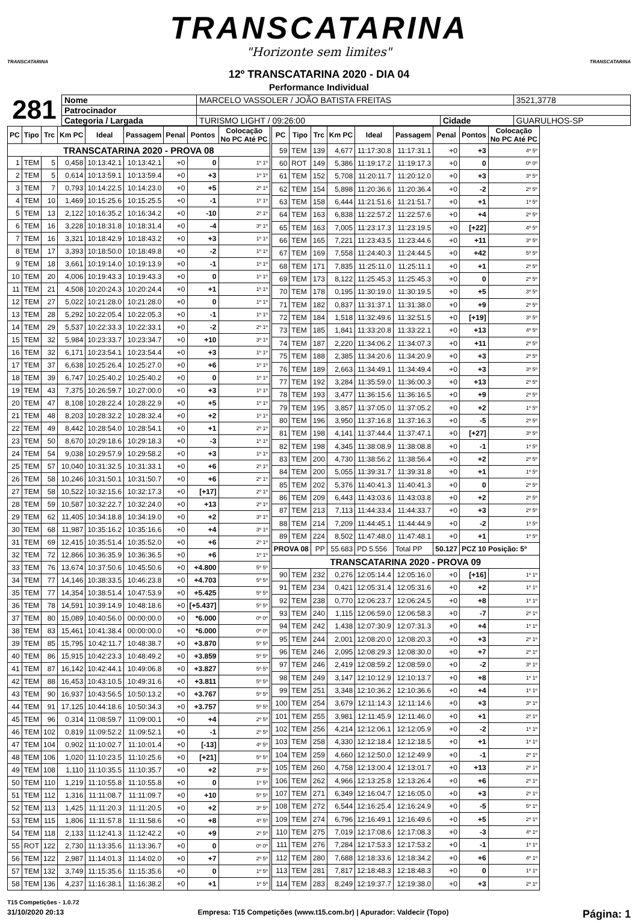TRANSCATARINA
"Horizonte sem limites"
TRANSCATARINA TRANSCATARINA
12º TRANSCATARINA 2020 - DIA 04
Performance Individual
281
| Nome | MARCELO VASSOLER / JOÃO BATISTA FREITAS | | | 3521,3778 |
| Patrocinador | | | | |
| Categoria / Largada | TURISMO LIGHT / 09:26:00 | Cidade | GUARULHOS-SP | |
| PC | Tipo | Trc | Km PC | Ideal | Passagem | Penal | Pontos | Colocação No PC Até PC |
| --- | --- | --- | --- | --- | --- | --- | --- | --- |
| TRANSCATARINA 2020 - PROVA 08 | | | | | | | | |
| 1 | TEM | 5 | 0,458 | 10:13:42.1 | 10:13:42.1 | +0 | 0 | 1º 1º |
| 2 | TEM | 5 | 0,614 | 10:13:59.1 | 10:13:59.4 | +0 | +3 | 1º 1º |
| 3 | TEM | 7 | 0,793 | 10:14:22.5 | 10:14:23.0 | +0 | +5 | 2º 1º |
| 4 | TEM | 10 | 1,469 | 10:15:25.6 | 10:15:25.5 | +0 | -1 | 1º 1º |
| 5 | TEM | 13 | 2,122 | 10:16:35.2 | 10:16:34.2 | +0 | -10 | 2º 1º |
| 6 | TEM | 16 | 3,228 | 10:18:31.8 | 10:18:31.4 | +0 | -4 | 3º 1º |
| 7 | TEM | 16 | 3,321 | 10:18:42.9 | 10:18:43.2 | +0 | +3 | 1º 1º |
| 8 | TEM | 17 | 3,393 | 10:18:50.0 | 10:18:49.8 | +0 | -2 | 1º 1º |
| 9 | TEM | 18 | 3,661 | 10:19:14.0 | 10:19:13.9 | +0 | -1 | 1º 1º |
| 10 | TEM | 20 | 4,006 | 10:19:43.3 | 10:19:43.3 | +0 | 0 | 1º 1º |
| 11 | TEM | 21 | 4,508 | 10:20:24.3 | 10:20:24.4 | +0 | +1 | 1º 1º |
| 12 | TEM | 27 | 5,022 | 10:21:28.0 | 10:21:28.0 | +0 | 0 | 1º 1º |
| 13 | TEM | 28 | 5,292 | 10:22:05.4 | 10:22:05.3 | +0 | -1 | 1º 1º |
| 14 | TEM | 29 | 5,537 | 10:22:33.3 | 10:22:33.1 | +0 | -2 | 2º 1º |
| 15 | TEM | 32 | 5,984 | 10:23:33.7 | 10:23:34.7 | +0 | +10 | 3º 1º |
| 16 | TEM | 32 | 6,171 | 10:23:54.1 | 10:23:54.4 | +0 | +3 | 1º 1º |
| 17 | TEM | 37 | 6,638 | 10:25:26.4 | 10:25:27.0 | +0 | +6 | 1º 1º |
| 18 | TEM | 39 | 6,747 | 10:25:40.2 | 10:25:40.2 | +0 | 0 | 1º 1º |
| 19 | TEM | 43 | 7,375 | 10:26:59.7 | 10:27:00.0 | +0 | +3 | 1º 1º |
| 20 | TEM | 47 | 8,108 | 10:28:22.4 | 10:28:22.9 | +0 | +5 | 1º 1º |
| 21 | TEM | 48 | 8,203 | 10:28:32.2 | 10:28:32.4 | +0 | +2 | 1º 1º |
| 22 | TEM | 49 | 8,442 | 10:28:54.0 | 10:28:54.1 | +0 | +1 | 2º 1º |
| 23 | TEM | 50 | 8,670 | 10:29:18.6 | 10:29:18.3 | +0 | -3 | 1º 1º |
| 24 | TEM | 54 | 9,038 | 10:29:57.9 | 10:29:58.2 | +0 | +3 | 1º 1º |
| 25 | TEM | 57 | 10,040 | 10:31:32.5 | 10:31:33.1 | +0 | +6 | 2º 1º |
| 26 | TEM | 58 | 10,246 | 10:31:50.1 | 10:31:50.7 | +0 | +6 | 2º 1º |
| 27 | TEM | 58 | 10,522 | 10:32:15.6 | 10:32:17.3 | +0 | [+17] | 2º 1º |
| 28 | TEM | 59 | 10,587 | 10:32:22.7 | 10:32:24.0 | +0 | +13 | 2º 1º |
| 29 | TEM | 62 | 11,405 | 10:34:18.8 | 10:34:19.0 | +0 | +2 | 3º 1º |
| 30 | TEM | 68 | 11,987 | 10:35:16.2 | 10:35:16.6 | +0 | +4 | 3º 1º |
| 31 | TEM | 69 | 12,415 | 10:35:51.4 | 10:35:52.0 | +0 | +6 | 2º 1º |
| 32 | TEM | 72 | 12,866 | 10:36:35.9 | 10:36:36.5 | +0 | +6 | 1º 1º |
| 33 | TEM | 76 | 13,674 | 10:37:50.6 | 10:45:50.6 | +0 | +4.800 | 5º 5º |
| 34 | TEM | 77 | 14,146 | 10:38:33.5 | 10:46:23.8 | +0 | +4.703 | 5º 5º |
| 35 | TEM | 77 | 14,354 | 10:38:51.4 | 10:47:53.9 | +0 | +5.425 | 5º 5º |
| 36 | TEM | 78 | 14,591 | 10:39:14.9 | 10:48:18.6 | +0 | [+5.437] | 5º 5º |
| 37 | TEM | 80 | 15,089 | 10:40:56.0 | 00:00:00.0 | +0 | *6.000 | 0º 0º |
| 38 | TEM | 83 | 15,461 | 10:41:38.4 | 00:00:00.0 | +0 | *6.000 | 0º 0º |
| 39 | TEM | 85 | 15,795 | 10:42:11.7 | 10:48:38.7 | +0 | +3.870 | 5º 5º |
| 40 | TEM | 86 | 15,915 | 10:42:23.3 | 10:48:49.2 | +0 | +3.859 | 5º 5º |
| 41 | TEM | 87 | 16,142 | 10:42:44.1 | 10:49:06.8 | +0 | +3.827 | 5º 5º |
| 42 | TEM | 88 | 16,453 | 10:43:10.5 | 10:49:31.6 | +0 | +3.811 | 5º 5º |
| 43 | TEM | 90 | 16,937 | 10:43:56.5 | 10:50:13.2 | +0 | +3.767 | 5º 5º |
| 44 | TEM | 91 | 17,125 | 10:44:18.6 | 10:50:34.3 | +0 | +3.757 | 5º 5º |
| 45 | TEM | 96 | 0,314 | 11:08:59.7 | 11:09:00.1 | +0 | +4 | 2º 5º |
| 46 | TEM | 102 | 0,819 | 11:09:52.2 | 11:09:52.1 | +0 | -1 | 2º 5º |
| 47 | TEM | 104 | 0,902 | 11:10:02.7 | 11:10:01.4 | +0 | [-13] | 4º 5º |
| 48 | TEM | 106 | 1,020 | 11:10:23.5 | 11:10:25.6 | +0 | [+21] | 5º 5º |
| 49 | TEM | 108 | 1,110 | 11:10:35.5 | 11:10:35.7 | +0 | +2 | 3º 5º |
| 50 | TEM | 110 | 1,219 | 11:10:55.8 | 11:10:55.8 | +0 | 0 | 1º 5º |
| 51 | TEM | 112 | 1,316 | 11:11:08.7 | 11:11:09.7 | +0 | +10 | 5º 5º |
| 52 | TEM | 113 | 1,425 | 11:11:20.3 | 11:11:20.5 | +0 | +2 | 3º 5º |
| 53 | TEM | 115 | 1,806 | 11:11:57.8 | 11:11:58.6 | +0 | +8 | 4º 5º |
| 54 | TEM | 118 | 2,133 | 11:12:41.3 | 11:12:42.2 | +0 | +9 | 2º 5º |
| 55 | ROT | 122 | 2,730 | 11:13:35.6 | 11:13:36.7 | +0 | 0 | 0º 0º |
| 56 | TEM | 122 | 2,987 | 11:14:01.3 | 11:14:02.0 | +0 | +7 | 2º 5º |
| 57 | TEM | 132 | 3,749 | 11:15:35.6 | 11:15:35.6 | +0 | 0 | 1º 5º |
| 58 | TEM | 136 | 4,237 | 11:16:38.1 | 11:16:38.2 | +0 | +1 | 1º 5º |
| PC | Tipo | Trc | Km PC | Ideal | Passagem | Penal | Pontos | Colocação No PC Até PC |
| --- | --- | --- | --- | --- | --- | --- | --- | --- |
| 59 | TEM | 139 | 4,677 | 11:17:30.8 | 11:17:31.1 | +0 | +3 | 4º 5º |
| 60 | ROT | 149 | 5,386 | 11:19:17.2 | 11:19:17.3 | +0 | 0 | 0º 0º |
| 61 | TEM | 152 | 5,708 | 11:20:11.7 | 11:20:12.0 | +0 | +3 | 3º 5º |
| 62 | TEM | 154 | 5,898 | 11:20:36.6 | 11:20:36.4 | +0 | -2 | 2º 5º |
| 63 | TEM | 158 | 6,444 | 11:21:51.6 | 11:21:51.7 | +0 | +1 | 1º 5º |
| 64 | TEM | 163 | 6,838 | 11:22:57.2 | 11:22:57.6 | +0 | +4 | 2º 5º |
| 65 | TEM | 163 | 7,005 | 11:23:17.3 | 11:23:19.5 | +0 | [+22] | 4º 5º |
| 66 | TEM | 165 | 7,221 | 11:23:43.5 | 11:23:44.6 | +0 | +11 | 3º 5º |
| 67 | TEM | 169 | 7,558 | 11:24:40.3 | 11:24:44.5 | +0 | +42 | 5º 5º |
| 68 | TEM | 171 | 7,835 | 11:25:11.0 | 11:25:11.1 | +0 | +1 | 2º 5º |
| 69 | TEM | 173 | 8,122 | 11:25:45.3 | 11:25:45.3 | +0 | 0 | 2º 5º |
| 70 | TEM | 178 | 0,195 | 11:30:19.0 | 11:30:19.5 | +0 | +5 | 3º 5º |
| 71 | TEM | 182 | 0,837 | 11:31:37.1 | 11:31:38.0 | +0 | +9 | 2º 5º |
| 72 | TEM | 184 | 1,518 | 11:32:49.6 | 11:32:51.5 | +0 | [+19] | 3º 5º |
| 73 | TEM | 185 | 1,841 | 11:33:20.8 | 11:33:22.1 | +0 | +13 | 4º 5º |
| 74 | TEM | 187 | 2,220 | 11:34:06.2 | 11:34:07.3 | +0 | +11 | 2º 5º |
| 75 | TEM | 188 | 2,385 | 11:34:20.6 | 11:34:20.9 | +0 | +3 | 2º 5º |
| 76 | TEM | 189 | 2,663 | 11:34:49.1 | 11:34:49.4 | +0 | +3 | 3º 5º |
| 77 | TEM | 192 | 3,284 | 11:35:59.0 | 11:36:00.3 | +0 | +13 | 2º 5º |
| 78 | TEM | 193 | 3,477 | 11:36:15.6 | 11:36:16.5 | +0 | +9 | 2º 5º |
| 79 | TEM | 195 | 3,857 | 11:37:05.0 | 11:37:05.2 | +0 | +2 | 1º 5º |
| 80 | TEM | 196 | 3,950 | 11:37:16.8 | 11:37:16.3 | +0 | -5 | 2º 5º |
| 81 | TEM | 198 | 4,141 | 11:37:44.4 | 11:37:47.1 | +0 | [+27] | 3º 5º |
| 82 | TEM | 198 | 4,345 | 11:38:08.9 | 11:38:08.8 | +0 | -1 | 1º 5º |
| 83 | TEM | 200 | 4,730 | 11:38:56.2 | 11:38:56.4 | +0 | +2 | 2º 5º |
| 84 | TEM | 200 | 5,055 | 11:39:31.7 | 11:39:31.8 | +0 | +1 | 1º 5º |
| 85 | TEM | 202 | 5,376 | 11:40:41.3 | 11:40:41.3 | +0 | 0 | 2º 5º |
| 86 | TEM | 209 | 6,443 | 11:43:03.6 | 11:43:03.8 | +0 | +2 | 2º 5º |
| 87 | TEM | 213 | 7,113 | 11:44:33.4 | 11:44:33.7 | +0 | +3 | 2º 5º |
| 88 | TEM | 214 | 7,209 | 11:44:45.1 | 11:44:44.9 | +0 | -2 | 1º 5º |
| 89 | TEM | 224 | 8,502 | 11:47:48.0 | 11:47:48.1 | +0 | +1 | 1º 5º |
| PROVA 08 | | PP | 55.683 | PD 5.556 | Total PP | 50.127 | PCZ 10 Posição: 5º | |
| TRANSCATARINA 2020 - PROVA 09 | | | | | | | | |
| 90 | TEM | 232 | 0,276 | 12:05:14.4 | 12:05:16.0 | +0 | [+16] | 1º 1º |
| 91 | TEM | 234 | 0,421 | 12:05:31.4 | 12:05:31.6 | +0 | +2 | 1º 1º |
| 92 | TEM | 238 | 0,770 | 12:06:23.7 | 12:06:24.5 | +0 | +8 | 1º 1º |
| 93 | TEM | 240 | 1,115 | 12:06:59.0 | 12:06:58.3 | +0 | -7 | 2º 1º |
| 94 | TEM | 242 | 1,438 | 12:07:30.9 | 12:07:31.3 | +0 | +4 | 1º 1º |
| 95 | TEM | 244 | 2,001 | 12:08:20.0 | 12:08:20.3 | +0 | +3 | 2º 1º |
| 96 | TEM | 246 | 2,095 | 12:08:29.3 | 12:08:30.0 | +0 | +7 | 2º 1º |
| 97 | TEM | 246 | 2,419 | 12:08:59.2 | 12:08:59.0 | +0 | -2 | 3º 1º |
| 98 | TEM | 249 | 3,147 | 12:10:12.9 | 12:10:13.7 | +0 | +8 | 1º 1º |
| 99 | TEM | 251 | 3,348 | 12:10:36.2 | 12:10:36.6 | +0 | +4 | 1º 1º |
| 100 | TEM | 254 | 3,679 | 12:11:14.3 | 12:11:14.6 | +0 | +3 | 3º 1º |
| 101 | TEM | 255 | 3,981 | 12:11:45.9 | 12:11:46.0 | +0 | +1 | 2º 1º |
| 102 | TEM | 256 | 4,214 | 12:12:06.1 | 12:12:05.9 | +0 | -2 | 1º 1º |
| 103 | TEM | 258 | 4,330 | 12:12:18.4 | 12:12:18.5 | +0 | +1 | 1º 1º |
| 104 | TEM | 259 | 4,660 | 12:12:50.0 | 12:12:49.9 | +0 | -1 | 2º 1º |
| 105 | TEM | 260 | 4,758 | 12:13:00.4 | 12:13:01.7 | +0 | +13 | 2º 1º |
| 106 | TEM | 262 | 4,966 | 12:13:25.8 | 12:13:26.4 | +0 | +6 | 2º 1º |
| 107 | TEM | 271 | 6,349 | 12:16:04.7 | 12:16:05.0 | +0 | +3 | 2º 1º |
| 108 | TEM | 272 | 6,544 | 12:16:25.4 | 12:16:24.9 | +0 | -5 | 5º 1º |
| 109 | TEM | 274 | 6,796 | 12:16:49.1 | 12:16:49.6 | +0 | +5 | 2º 1º |
| 110 | TEM | 275 | 7,019 | 12:17:08.6 | 12:17:08.3 | +0 | -3 | 4º 1º |
| 111 | TEM | 276 | 7,284 | 12:17:53.3 | 12:17:53.2 | +0 | -1 | 1º 1º |
| 112 | TEM | 280 | 7,688 | 12:18:33.6 | 12:18:34.2 | +0 | +6 | 4º 1º |
| 113 | TEM | 281 | 7,817 | 12:18:48.3 | 12:18:48.3 | +0 | 0 | 1º 1º |
| 114 | TEM | 283 | 8,249 | 12:19:37.7 | 12:19:38.0 | +0 | +3 | 2º 1º |
T15 Competições - 1.0.72
31/10/2020 20:13 Empresa: T15 Competições (www.t15.com.br) | Apurador: Valdecir (Topo) Página: 1